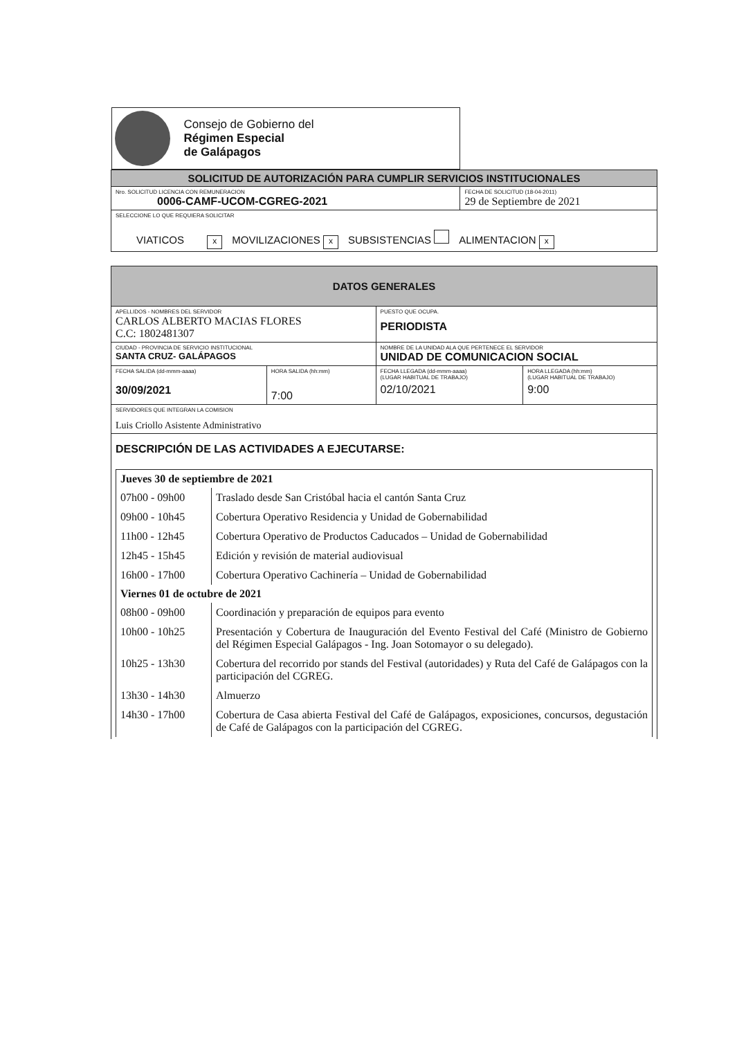| Consejo de Gobierno del Régimen Especial de Galápagos | |
| SOLICITUD DE AUTORIZACIÓN PARA CUMPLIR SERVICIOS INSTITUCIONALES | |
| Nro. SOLICITUD LICENCIA CON REMUNERACION 0006-CAMF-UCOM-CGREG-2021 | FECHA DE SOLICITUD (18-04-2011) 29 de Septiembre de 2021 |
| SELECCIONE LO QUE REQUIERA SOLICITAR VIATICOS x MOVILIZACIONES x SUBSISTENCIAS ALIMENTACION x | |
| DATOS GENERALES | | | |
| APELLIDOS - NOMBRES DEL SERVIDOR CARLOS ALBERTO MACIAS FLORES C.C: 1802481307 | | PUESTO QUE OCUPA. PERIODISTA | |
| CIUDAD - PROVINCIA DE SERVICIO INSTITUCIONAL SANTA CRUZ- GALÁPAGOS | | NOMBRE DE LA UNIDAD ALA QUE PERTENECE EL SERVIDOR UNIDAD DE COMUNICACION SOCIAL | |
| FECHA SALIDA (dd-mmm-aaaa) 30/09/2021 | HORA SALIDA (hh:mm) 7:00 | FECHA LLEGADA (dd-mmm-aaaa) (LUGAR HABITUAL DE TRABAJO) 02/10/2021 | HORA LLEGADA (hh:mm) (LUGAR HABITUAL DE TRABAJO) 9:00 |
| SERVIDORES QUE INTEGRAN LA COMISION Luis Criollo Asistente Administrativo | | | |
| DESCRIPCIÓN DE LAS ACTIVIDADES A EJECUTARSE: Jueves 30 de septiembre de 2021 / 07h00 - 09h00 / Traslado desde San Cristóbal hacia el cantón Santa Cruz / / 09h00 - 10h45 / Cobertura Operativo Residencia y Unidad de Gobernabilidad / / 11h00 - 12h45 / Cobertura Operativo de Productos Caducados – Unidad de Gobernabilidad / / 12h45 - 15h45 / Edición y revisión de material audiovisual / / 16h00 - 17h00 / Cobertura Operativo Cachinería – Unidad de Gobernabilidad / Viernes 01 de octubre de 2021 / 08h00 - 09h00 / Coordinación y preparación de equipos para evento / / 10h00 - 10h25 / Presentación y Cobertura de Inauguración del Evento Festival del Café (Ministro de Gobierno del Régimen Especial Galápagos - Ing. Joan Sotomayor o su delegado). / / 10h25 - 13h30 / Cobertura del recorrido por stands del Festival (autoridades) y Ruta del Café de Galápagos con la participación del CGREG. / / 13h30 - 14h30 / Almuerzo / / 14h30 - 17h00 / Cobertura de Casa abierta Festival del Café de Galápagos, exposiciones, concursos, degustación de Café de Galápagos con la participación del CGREG. / | | | |